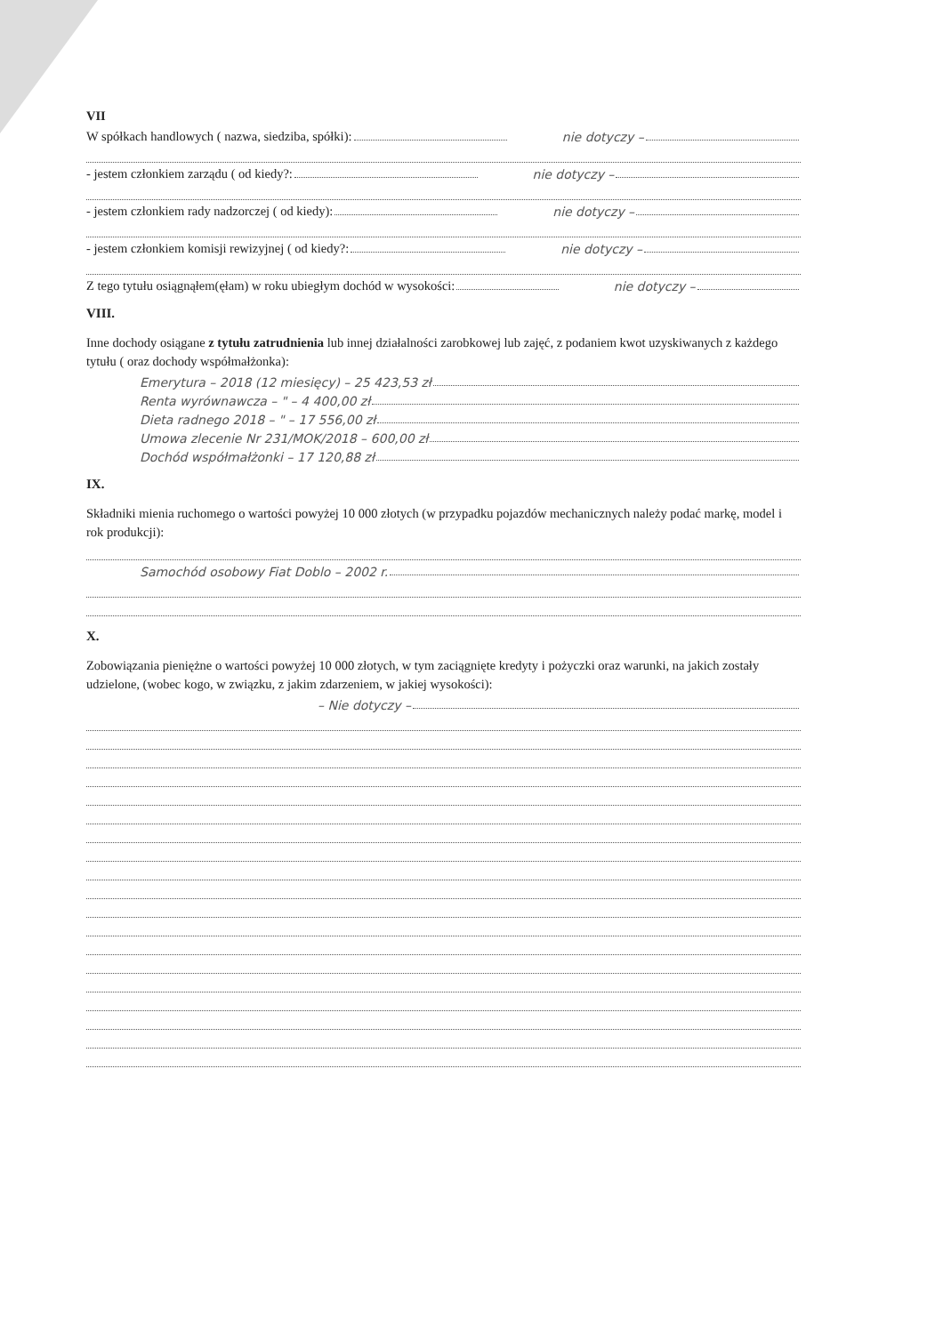VII
W spółkach handlowych ( nazwa, siedziba, spółki): nie dotyczy –
- jestem członkiem zarządu ( od kiedy?: nie dotyczy –
- jestem członkiem rady nadzorczej ( od kiedy): nie dotyczy –
- jestem członkiem komisji rewizyjnej ( od kiedy?: nie dotyczy –
Z tego tytułu osiągnąłem(ęłam) w roku ubiegłym dochód w wysokości: nie dotyczy –
VIII.
Inne dochody osiągane z tytułu zatrudnienia lub innej działalności zarobkowej lub zajęć, z podaniem kwot uzyskiwanych z każdego tytułu ( oraz dochody współmałżonka):
Emerytura – 2018 (12 miesięcy) – 25 423,53 zł
Renta wyrównawcza – " – 4 400,00 zł
Dieta radnego 2018 – " – 17 556,00 zł
Umowa zlecenie Nr 231/MOK/2018 – 600,00 zł
Dochód współmałżonki – 17 120,88 zł
IX.
Składniki mienia ruchomego o wartości powyżej 10 000 złotych (w przypadku pojazdów mechanicznych należy podać markę, model i rok produkcji):
Samochód osobowy Fiat Doblo – 2002 r.
X.
Zobowiązania pieniężne o wartości powyżej 10 000 złotych, w tym zaciągnięte kredyty i pożyczki oraz warunki, na jakich zostały udzielone, (wobec kogo, w związku, z jakim zdarzeniem, w jakiej wysokości):
– Nie dotyczy –